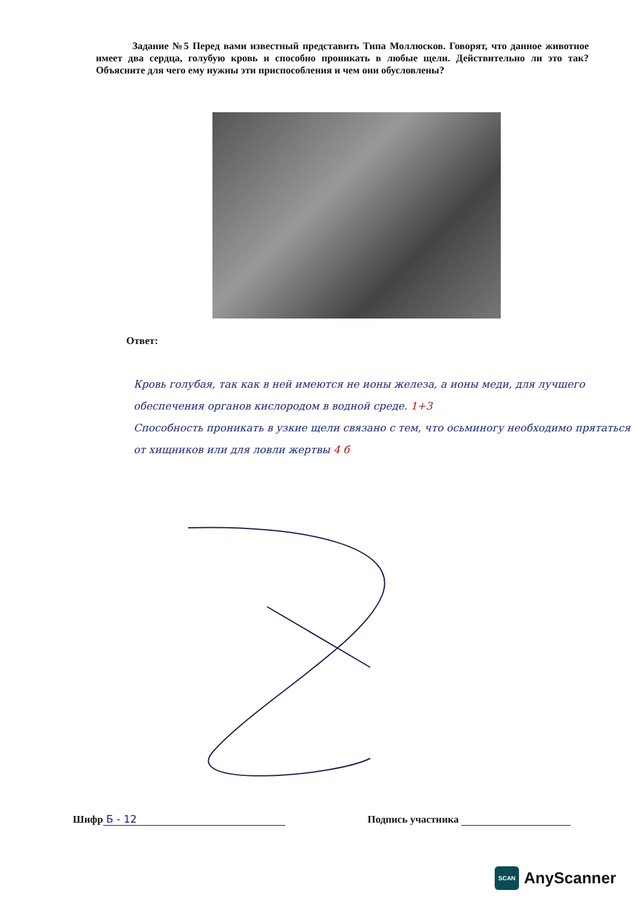Задание №5 Перед вами известный представить Типа Моллюсков. Говорят, что данное животное имеет два сердца, голубую кровь и способно проникать в любые щели. Действительно ли это так? Объясните для чего ему нужны эти приспособления и чем они обусловлены?
Ответ:
Кровь голубая, так как в ней имеются не ионы железа, а ионы меди, для лучшего обеспечения органов кислородом в водной среде. 1+3
Способность проникать в узкие щели связано с тем, что осьминогу необходимо прятаться от хищников или для ловли жертвы 4 б
Шифр Б - 12 Подпись участника
SCAN AnyScanner